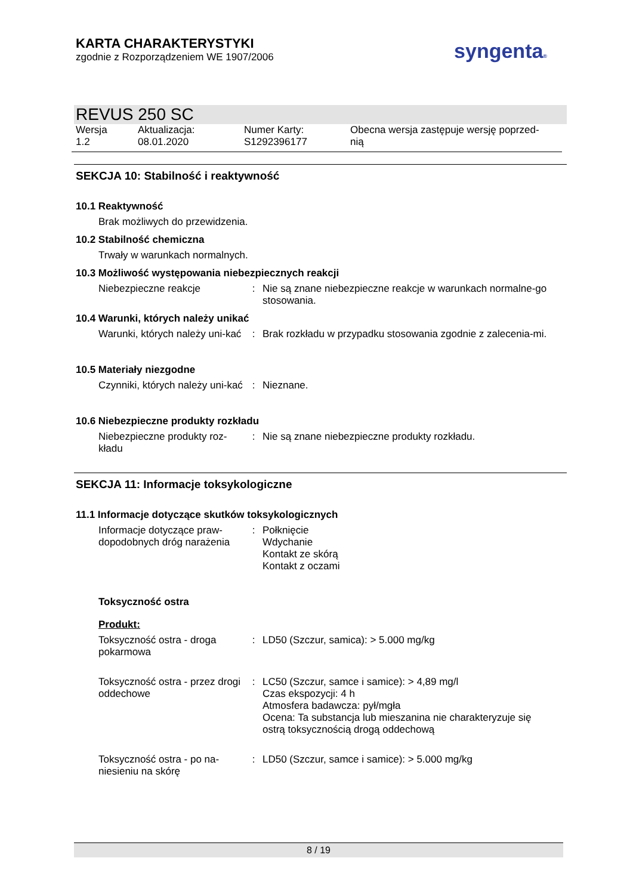KARTA CHARAKTERYSTYKI
zgodnie z Rozporządzeniem WE 1907/2006
syngenta®
REVUS 250 SC
| Wersja 1.2 | Aktualizacja: 08.01.2020 | Numer Karty: S1292396177 | Obecna wersja zastępuje wersję poprzed- nią |
SEKCJA 10: Stabilność i reaktywność
10.1 Reaktywność
Brak możliwych do przewidzenia.
10.2 Stabilność chemiczna
Trwały w warunkach normalnych.
10.3 Możliwość występowania niebezpiecznych reakcji
| Niebezpieczne reakcje | : | Nie są znane niebezpieczne reakcje w warunkach normalne-go stosowania. |
10.4 Warunki, których należy unikać
| Warunki, których należy uni-kać | : | Brak rozkładu w przypadku stosowania zgodnie z zalecenia-mi. |
10.5 Materiały niezgodne
| Czynniki, których należy uni-kać | : | Nieznane. |
10.6 Niebezpieczne produkty rozkładu
| Niebezpieczne produkty roz-kładu | : | Nie są znane niebezpieczne produkty rozkładu. |
SEKCJA 11: Informacje toksykologiczne
11.1 Informacje dotyczące skutków toksykologicznych
| Informacje dotyczące praw-dopodobnych dróg narażenia | : | Połknięcie Wdychanie Kontakt ze skórą Kontakt z oczami |
Toksyczność ostra
Produkt:
| Toksyczność ostra - droga pokarmowa | : | LD50 (Szczur, samica): > 5.000 mg/kg |
| Toksyczność ostra - przez drogi oddechowe | : | LC50 (Szczur, samce i samice): > 4,89 mg/l Czas ekspozycji: 4 h Atmosfera badawcza: pył/mgła Ocena: Ta substancja lub mieszanina nie charakteryzuje się ostrą toksycznością drogą oddechową |
| Toksyczność ostra - po na-niesieniu na skórę | : | LD50 (Szczur, samce i samice): > 5.000 mg/kg |
8 / 19